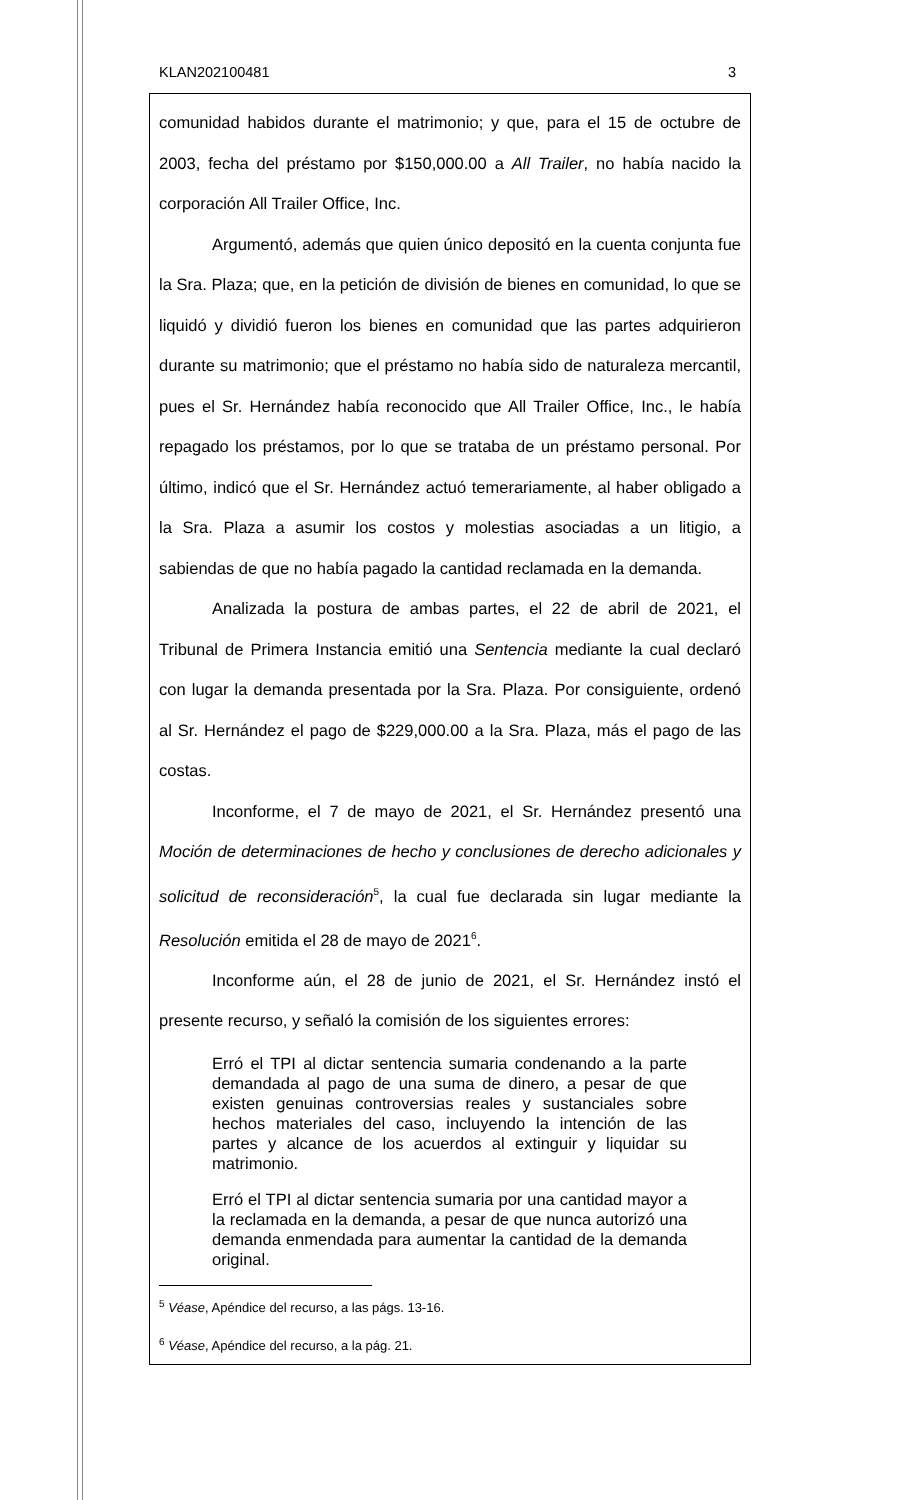KLAN202100481 3
comunidad habidos durante el matrimonio; y que, para el 15 de octubre de 2003, fecha del préstamo por $150,000.00 a All Trailer, no había nacido la corporación All Trailer Office, Inc.
Argumentó, además que quien único depositó en la cuenta conjunta fue la Sra. Plaza; que, en la petición de división de bienes en comunidad, lo que se liquidó y dividió fueron los bienes en comunidad que las partes adquirieron durante su matrimonio; que el préstamo no había sido de naturaleza mercantil, pues el Sr. Hernández había reconocido que All Trailer Office, Inc., le había repagado los préstamos, por lo que se trataba de un préstamo personal. Por último, indicó que el Sr. Hernández actuó temerariamente, al haber obligado a la Sra. Plaza a asumir los costos y molestias asociadas a un litigio, a sabiendas de que no había pagado la cantidad reclamada en la demanda.
Analizada la postura de ambas partes, el 22 de abril de 2021, el Tribunal de Primera Instancia emitió una Sentencia mediante la cual declaró con lugar la demanda presentada por la Sra. Plaza. Por consiguiente, ordenó al Sr. Hernández el pago de $229,000.00 a la Sra. Plaza, más el pago de las costas.
Inconforme, el 7 de mayo de 2021, el Sr. Hernández presentó una Moción de determinaciones de hecho y conclusiones de derecho adicionales y solicitud de reconsideración<sup>5</sup>, la cual fue declarada sin lugar mediante la Resolución emitida el 28 de mayo de 2021<sup>6</sup>.
Inconforme aún, el 28 de junio de 2021, el Sr. Hernández instó el presente recurso, y señaló la comisión de los siguientes errores:
Erró el TPI al dictar sentencia sumaria condenando a la parte demandada al pago de una suma de dinero, a pesar de que existen genuinas controversias reales y sustanciales sobre hechos materiales del caso, incluyendo la intención de las partes y alcance de los acuerdos al extinguir y liquidar su matrimonio.
Erró el TPI al dictar sentencia sumaria por una cantidad mayor a la reclamada en la demanda, a pesar de que nunca autorizó una demanda enmendada para aumentar la cantidad de la demanda original.
<sup>5</sup> Véase, Apéndice del recurso, a las págs. 13-16.
<sup>6</sup> Véase, Apéndice del recurso, a la pág. 21.